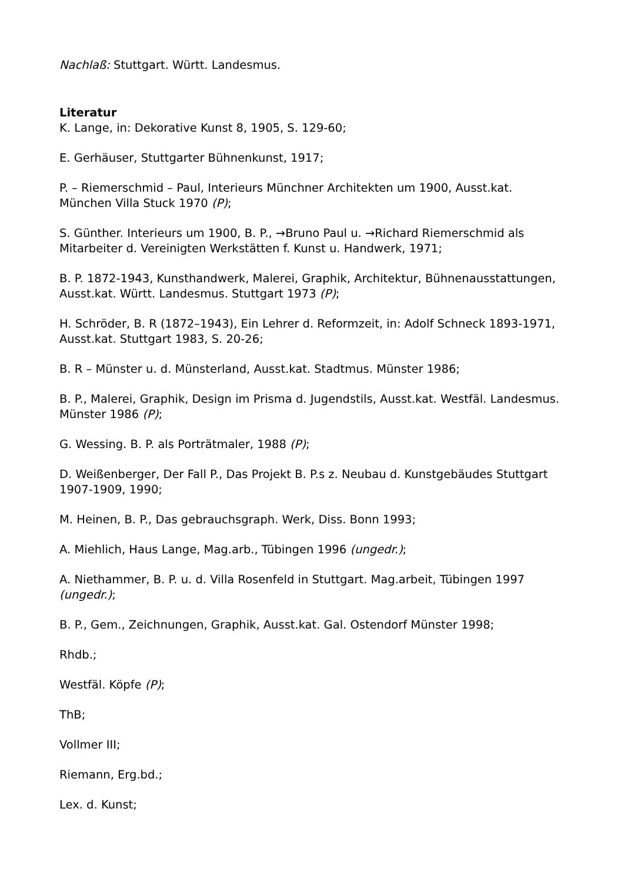Nachlaß: Stuttgart. Württ. Landesmus.
Literatur
K. Lange, in: Dekorative Kunst 8, 1905, S. 129-60;
E. Gerhäuser, Stuttgarter Bühnenkunst, 1917;
P. – Riemerschmid – Paul, Interieurs Münchner Architekten um 1900, Ausst.kat. München Villa Stuck 1970 (P);
S. Günther. Interieurs um 1900, B. P., →Bruno Paul u. →Richard Riemerschmid als Mitarbeiter d. Vereinigten Werkstätten f. Kunst u. Handwerk, 1971;
B. P. 1872-1943, Kunsthandwerk, Malerei, Graphik, Architektur, Bühnenausstattungen, Ausst.kat. Württ. Landesmus. Stuttgart 1973 (P);
H. Schröder, B. R (1872–1943), Ein Lehrer d. Reformzeit, in: Adolf Schneck 1893-1971, Ausst.kat. Stuttgart 1983, S. 20-26;
B. R – Münster u. d. Münsterland, Ausst.kat. Stadtmus. Münster 1986;
B. P., Malerei, Graphik, Design im Prisma d. Jugendstils, Ausst.kat. Westfäl. Landesmus. Münster 1986 (P);
G. Wessing. B. P. als Porträtmaler, 1988 (P);
D. Weißenberger, Der Fall P., Das Projekt B. P.s z. Neubau d. Kunstgebäudes Stuttgart 1907-1909, 1990;
M. Heinen, B. P., Das gebrauchsgraph. Werk, Diss. Bonn 1993;
A. Miehlich, Haus Lange, Mag.arb., Tübingen 1996 (ungedr.);
A. Niethammer, B. P. u. d. Villa Rosenfeld in Stuttgart. Mag.arbeit, Tübingen 1997 (ungedr.);
B. P., Gem., Zeichnungen, Graphik, Ausst.kat. Gal. Ostendorf Münster 1998;
Rhdb.;
Westfäl. Köpfe (P);
ThB;
Vollmer III;
Riemann, Erg.bd.;
Lex. d. Kunst;